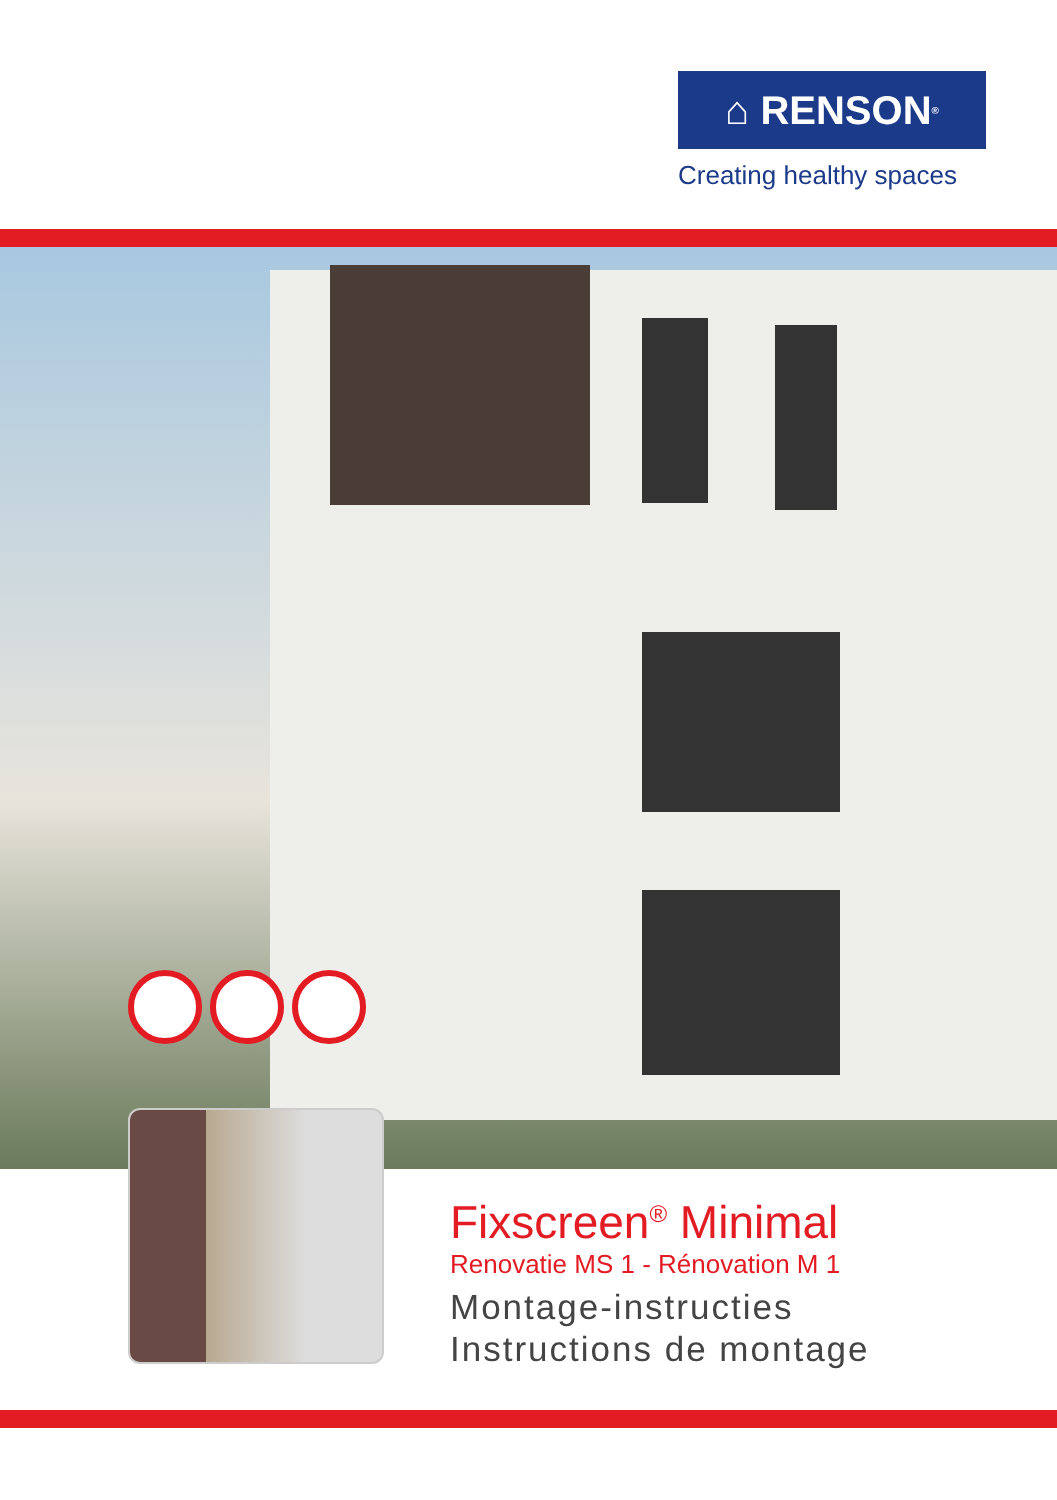⌂ RENSON<sup>®</sup>
Creating healthy spaces
Fixscreen<sup>®</sup> Minimal
Renovatie MS 1 - Rénovation M 1
Montage-instructies
Instructions de montage